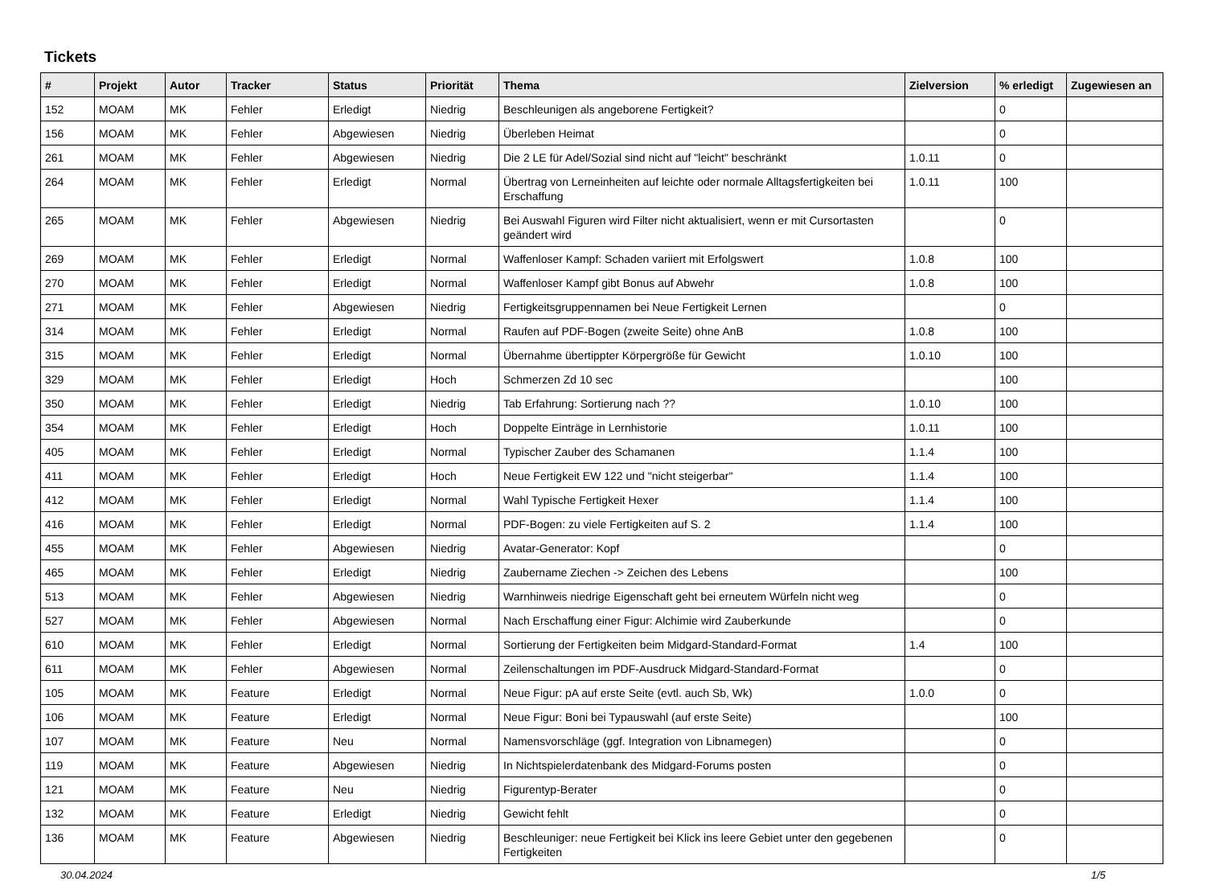Tickets
| # | Projekt | Autor | Tracker | Status | Priorität | Thema | Zielversion | % erledigt | Zugewiesen an |
| --- | --- | --- | --- | --- | --- | --- | --- | --- | --- |
| 152 | MOAM | MK | Fehler | Erledigt | Niedrig | Beschleunigen als angeborene Fertigkeit? | | 0 | |
| 156 | MOAM | MK | Fehler | Abgewiesen | Niedrig | Überleben Heimat | | 0 | |
| 261 | MOAM | MK | Fehler | Abgewiesen | Niedrig | Die 2 LE für Adel/Sozial sind nicht auf "leicht" beschränkt | 1.0.11 | 0 | |
| 264 | MOAM | MK | Fehler | Erledigt | Normal | Übertrag von Lerneinheiten auf leichte oder normale Alltagsfertigkeiten bei Erschaffung | 1.0.11 | 100 | |
| 265 | MOAM | MK | Fehler | Abgewiesen | Niedrig | Bei Auswahl Figuren wird Filter nicht aktualisiert, wenn er mit Cursortasten geändert wird | | 0 | |
| 269 | MOAM | MK | Fehler | Erledigt | Normal | Waffenloser Kampf: Schaden variiert mit Erfolgswert | 1.0.8 | 100 | |
| 270 | MOAM | MK | Fehler | Erledigt | Normal | Waffenloser Kampf gibt Bonus auf Abwehr | 1.0.8 | 100 | |
| 271 | MOAM | MK | Fehler | Abgewiesen | Niedrig | Fertigkeitsgruppennamen bei Neue Fertigkeit Lernen | | 0 | |
| 314 | MOAM | MK | Fehler | Erledigt | Normal | Raufen auf PDF-Bogen (zweite Seite) ohne AnB | 1.0.8 | 100 | |
| 315 | MOAM | MK | Fehler | Erledigt | Normal | Übernahme übertippter Körpergröße für Gewicht | 1.0.10 | 100 | |
| 329 | MOAM | MK | Fehler | Erledigt | Hoch | Schmerzen Zd 10 sec | | 100 | |
| 350 | MOAM | MK | Fehler | Erledigt | Niedrig | Tab Erfahrung: Sortierung nach ?? | 1.0.10 | 100 | |
| 354 | MOAM | MK | Fehler | Erledigt | Hoch | Doppelte Einträge in Lernhistorie | 1.0.11 | 100 | |
| 405 | MOAM | MK | Fehler | Erledigt | Normal | Typischer Zauber des Schamanen | 1.1.4 | 100 | |
| 411 | MOAM | MK | Fehler | Erledigt | Hoch | Neue Fertigkeit EW 122 und "nicht steigerbar" | 1.1.4 | 100 | |
| 412 | MOAM | MK | Fehler | Erledigt | Normal | Wahl Typische Fertigkeit Hexer | 1.1.4 | 100 | |
| 416 | MOAM | MK | Fehler | Erledigt | Normal | PDF-Bogen: zu viele Fertigkeiten auf S. 2 | 1.1.4 | 100 | |
| 455 | MOAM | MK | Fehler | Abgewiesen | Niedrig | Avatar-Generator: Kopf | | 0 | |
| 465 | MOAM | MK | Fehler | Erledigt | Niedrig | Zaubername Ziechen -> Zeichen des Lebens | | 100 | |
| 513 | MOAM | MK | Fehler | Abgewiesen | Niedrig | Warnhinweis niedrige Eigenschaft geht bei erneutem Würfeln nicht weg | | 0 | |
| 527 | MOAM | MK | Fehler | Abgewiesen | Normal | Nach Erschaffung einer Figur: Alchimie wird Zauberkunde | | 0 | |
| 610 | MOAM | MK | Fehler | Erledigt | Normal | Sortierung der Fertigkeiten beim Midgard-Standard-Format | 1.4 | 100 | |
| 611 | MOAM | MK | Fehler | Abgewiesen | Normal | Zeilenschaltungen im PDF-Ausdruck Midgard-Standard-Format | | 0 | |
| 105 | MOAM | MK | Feature | Erledigt | Normal | Neue Figur: pA auf erste Seite (evtl. auch Sb, Wk) | 1.0.0 | 0 | |
| 106 | MOAM | MK | Feature | Erledigt | Normal | Neue Figur: Boni bei Typauswahl (auf erste Seite) | | 100 | |
| 107 | MOAM | MK | Feature | Neu | Normal | Namensvorschläge (ggf. Integration von Libnamegen) | | 0 | |
| 119 | MOAM | MK | Feature | Abgewiesen | Niedrig | In Nichtspielerdatenbank des Midgard-Forums posten | | 0 | |
| 121 | MOAM | MK | Feature | Neu | Niedrig | Figurentyp-Berater | | 0 | |
| 132 | MOAM | MK | Feature | Erledigt | Niedrig | Gewicht fehlt | | 0 | |
| 136 | MOAM | MK | Feature | Abgewiesen | Niedrig | Beschleuniger: neue Fertigkeit bei Klick ins leere Gebiet unter den gegebenen Fertigkeiten | | 0 | |
30.04.2024 1/5